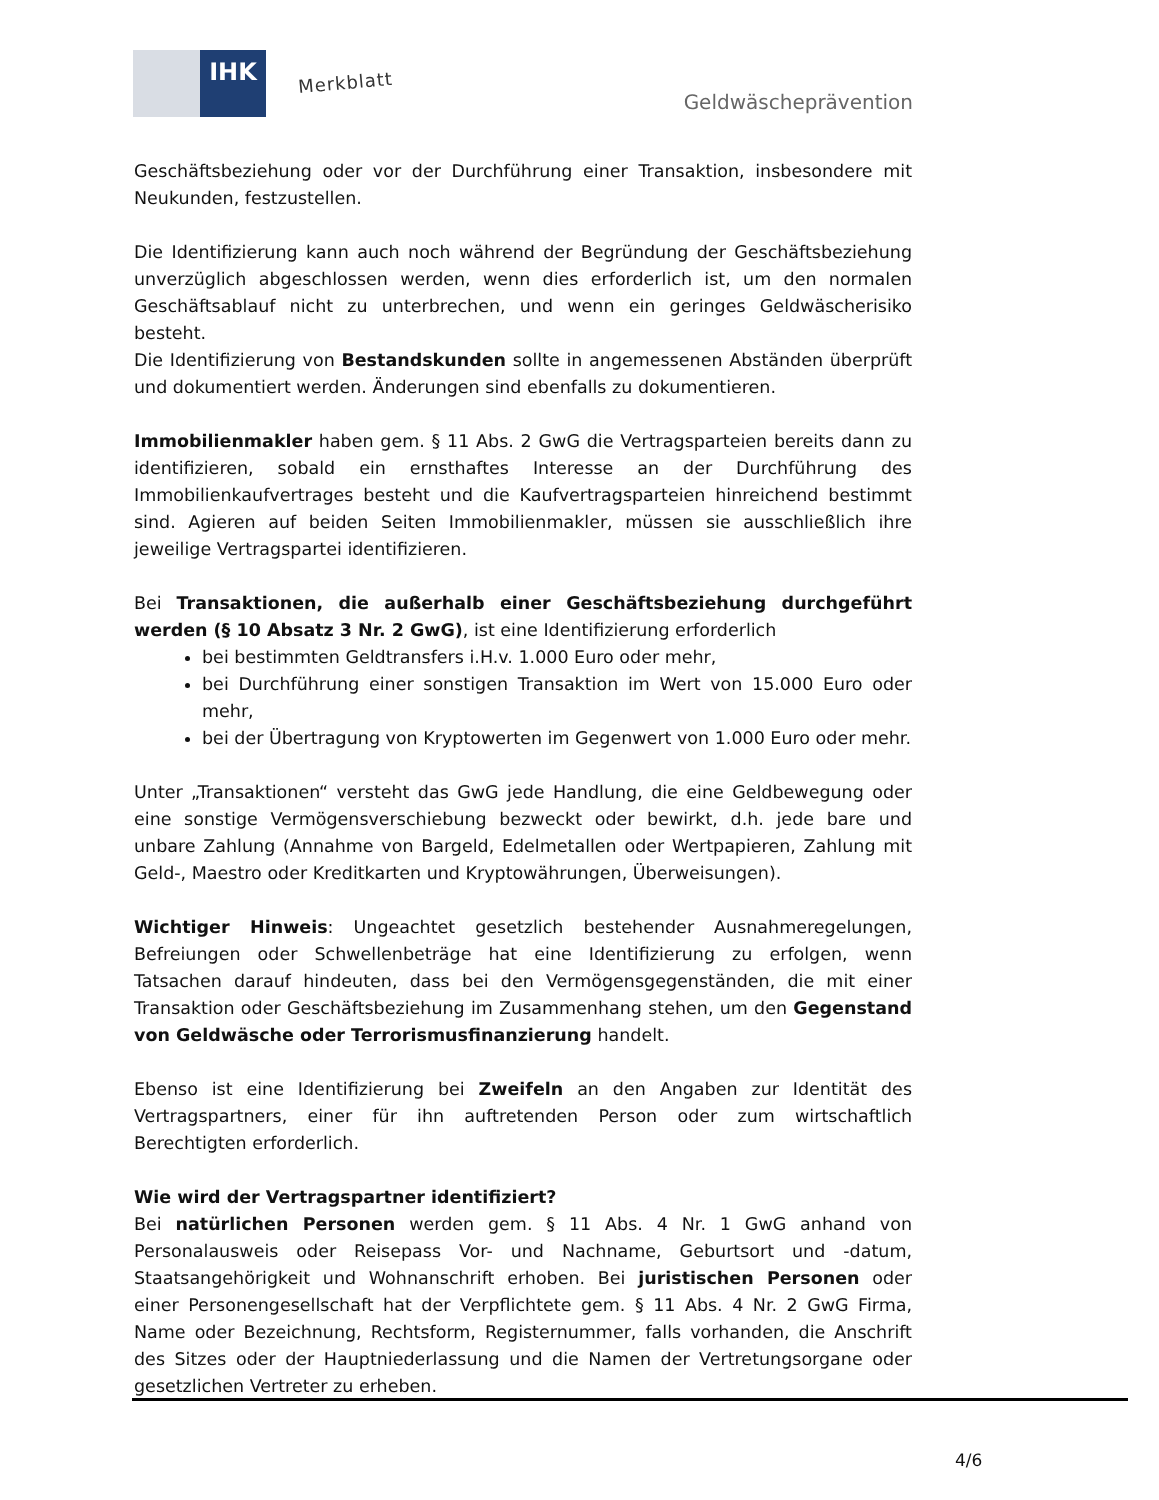IHK
Merkblatt
Geldwäscheprävention
Geschäftsbeziehung oder vor der Durchführung einer Transaktion, insbesondere mit Neukunden, festzustellen.
Die Identifizierung kann auch noch während der Begründung der Geschäftsbeziehung unverzüglich abgeschlossen werden, wenn dies erforderlich ist, um den normalen Geschäftsablauf nicht zu unterbrechen, und wenn ein geringes Geldwäscherisiko besteht.
Die Identifizierung von Bestandskunden sollte in angemessenen Abständen überprüft und dokumentiert werden. Änderungen sind ebenfalls zu dokumentieren.
Immobilienmakler haben gem. § 11 Abs. 2 GwG die Vertragsparteien bereits dann zu identifizieren, sobald ein ernsthaftes Interesse an der Durchführung des Immobilienkaufvertrages besteht und die Kaufvertragsparteien hinreichend bestimmt sind. Agieren auf beiden Seiten Immobilienmakler, müssen sie ausschließlich ihre jeweilige Vertragspartei identifizieren.
Bei Transaktionen, die außerhalb einer Geschäftsbeziehung durchgeführt werden (§ 10 Absatz 3 Nr. 2 GwG), ist eine Identifizierung erforderlich
bei bestimmten Geldtransfers i.H.v. 1.000 Euro oder mehr,
bei Durchführung einer sonstigen Transaktion im Wert von 15.000 Euro oder mehr,
bei der Übertragung von Kryptowerten im Gegenwert von 1.000 Euro oder mehr.
Unter „Transaktionen“ versteht das GwG jede Handlung, die eine Geldbewegung oder eine sonstige Vermögensverschiebung bezweckt oder bewirkt, d.h. jede bare und unbare Zahlung (Annahme von Bargeld, Edelmetallen oder Wertpapieren, Zahlung mit Geld-, Maestro oder Kreditkarten und Kryptowährungen, Überweisungen).
Wichtiger Hinweis: Ungeachtet gesetzlich bestehender Ausnahmeregelungen, Befreiungen oder Schwellenbeträge hat eine Identifizierung zu erfolgen, wenn Tatsachen darauf hindeuten, dass bei den Vermögensgegenständen, die mit einer Transaktion oder Geschäftsbeziehung im Zusammenhang stehen, um den Gegenstand von Geldwäsche oder Terrorismusfinanzierung handelt.
Ebenso ist eine Identifizierung bei Zweifeln an den Angaben zur Identität des Vertragspartners, einer für ihn auftretenden Person oder zum wirtschaftlich Berechtigten erforderlich.
Wie wird der Vertragspartner identifiziert?
Bei natürlichen Personen werden gem. § 11 Abs. 4 Nr. 1 GwG anhand von Personalausweis oder Reisepass Vor- und Nachname, Geburtsort und -datum, Staatsangehörigkeit und Wohnanschrift erhoben. Bei juristischen Personen oder einer Personengesellschaft hat der Verpflichtete gem. § 11 Abs. 4 Nr. 2 GwG Firma, Name oder Bezeichnung, Rechtsform, Registernummer, falls vorhanden, die Anschrift des Sitzes oder der Hauptniederlassung und die Namen der Vertretungsorgane oder gesetzlichen Vertreter zu erheben.
4/6